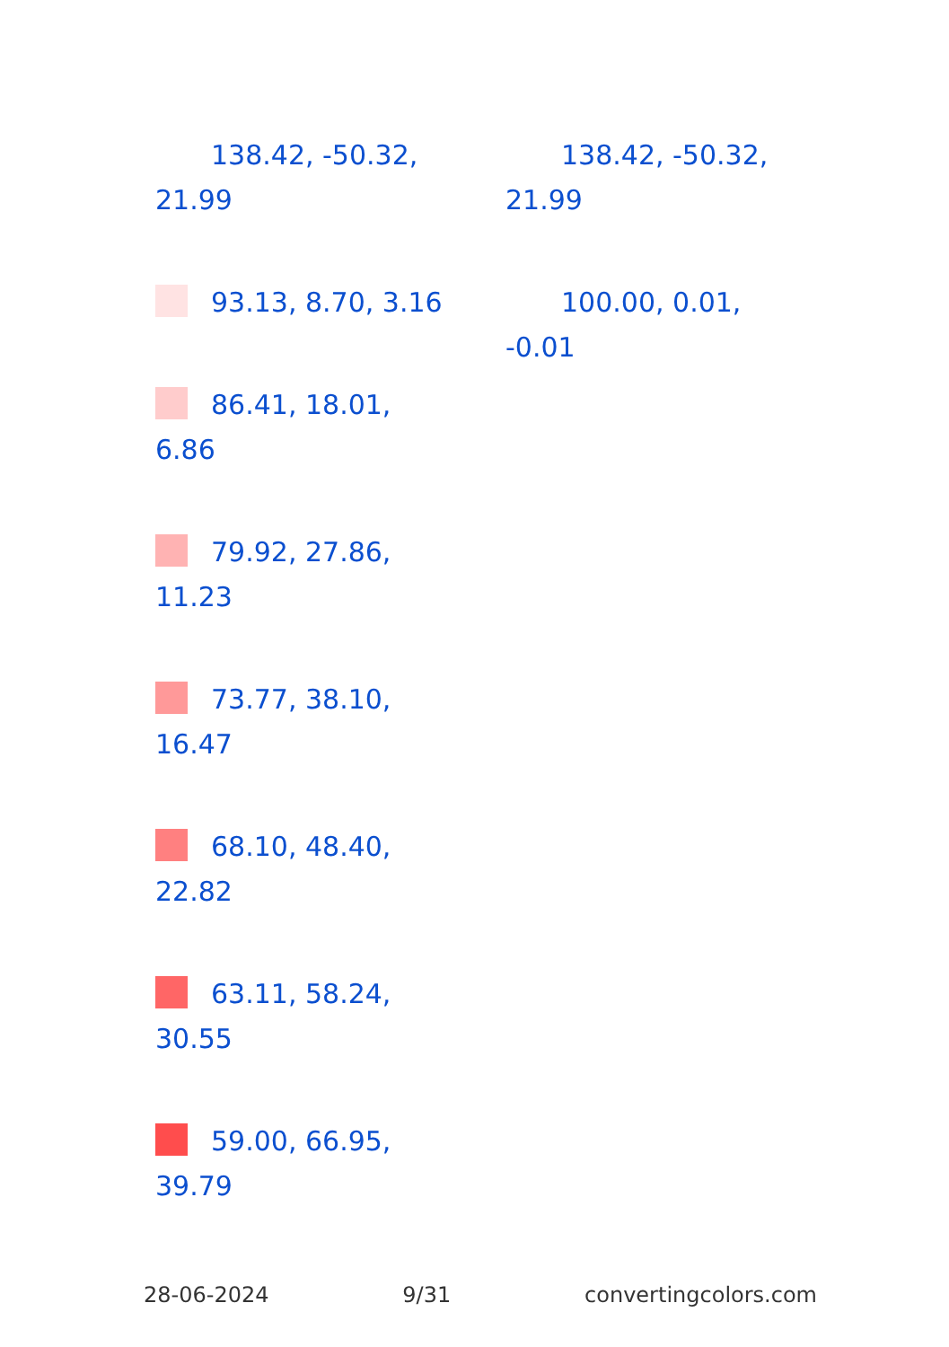138.42, -50.32, 21.99
93.13, 8.70, 3.16
86.41, 18.01, 6.86
79.92, 27.86, 11.23
73.77, 38.10, 16.47
68.10, 48.40, 22.82
63.11, 58.24, 30.55
59.00, 66.95, 39.79
138.42, -50.32, 21.99
100.00, 0.01, -0.01
28-06-2024 9/31 convertingcolors.com